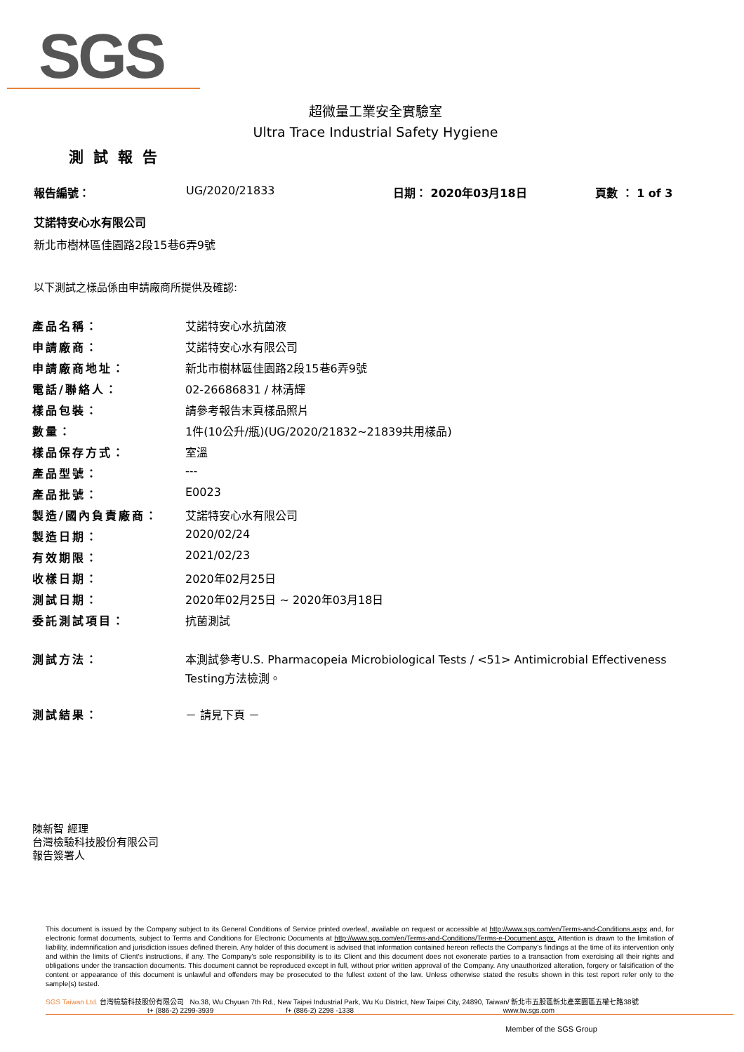SGS
超微量工業安全實驗室
Ultra Trace Industrial Safety Hygiene
測試報告
報告編號： UG/2020/21833 日期： 2020年03月18日 頁數 ： 1 of 3
艾諾特安心水有限公司
新北市樹林區佳園路2段15巷6弄9號
以下測試之樣品係由申請廠商所提供及確認:
| 產品名稱： | 艾諾特安心水抗菌液 |
| 申請廠商： | 艾諾特安心水有限公司 |
| 申請廠商地址： | 新北市樹林區佳園路2段15巷6弄9號 |
| 電話/聯絡人： | 02-26686831 / 林清輝 |
| 樣品包裝： | 請參考報告末頁樣品照片 |
| 數量： | 1件(10公升/瓶)(UG/2020/21832~21839共用樣品) |
| 樣品保存方式： | 室溫 |
| 產品型號： | --- |
| 產品批號： | E0023 |
| 製造/國內負責廠商： | 艾諾特安心水有限公司 |
| 製造日期： | 2020/02/24 |
| 有效期限： | 2021/02/23 |
| 收樣日期： | 2020年02月25日 |
| 測試日期： | 2020年02月25日 ~ 2020年03月18日 |
| 委託測試項目： | 抗菌測試 |
| 測試方法： | 本測試參考U.S. Pharmacopeia Microbiological Tests / <51> Antimicrobial Effectiveness Testing方法檢測。 |
| 測試結果： | － 請見下頁 － |
陳新智 經理
台灣檢驗科技股份有限公司
報告簽署人
This document is issued by the Company subject to its General Conditions of Service printed overleaf, available on request or accessible at http://www.sgs.com/en/Terms-and-Conditions.aspx and, for electronic format documents, subject to Terms and Conditions for Electronic Documents at http://www.sgs.com/en/Terms-and-Conditions/Terms-e-Document.aspx. Attention is drawn to the limitation of liability, indemnification and jurisdiction issues defined therein. Any holder of this document is advised that information contained hereon reflects the Company's findings at the time of its intervention only and within the limits of Client's instructions, if any. The Company's sole responsibility is to its Client and this document does not exonerate parties to a transaction from exercising all their rights and obligations under the transaction documents. This document cannot be reproduced except in full, without prior written approval of the Company. Any unauthorized alteration, forgery or falsification of the content or appearance of this document is unlawful and offenders may be prosecuted to the fullest extent of the law. Unless otherwise stated the results shown in this test report refer only to the sample(s) tested.
SGS Taiwan Ltd. 台灣檢驗科技股份有限公司 No.38, Wu Chyuan 7th Rd., New Taipei Industrial Park, Wu Ku District, New Taipei City, 24890, Taiwan/ 新北市五股區新北產業園區五權七路38號
t+ (886-2) 2299-3939 f+ (886-2) 2298 -1338 www.tw.sgs.com
Member of the SGS Group